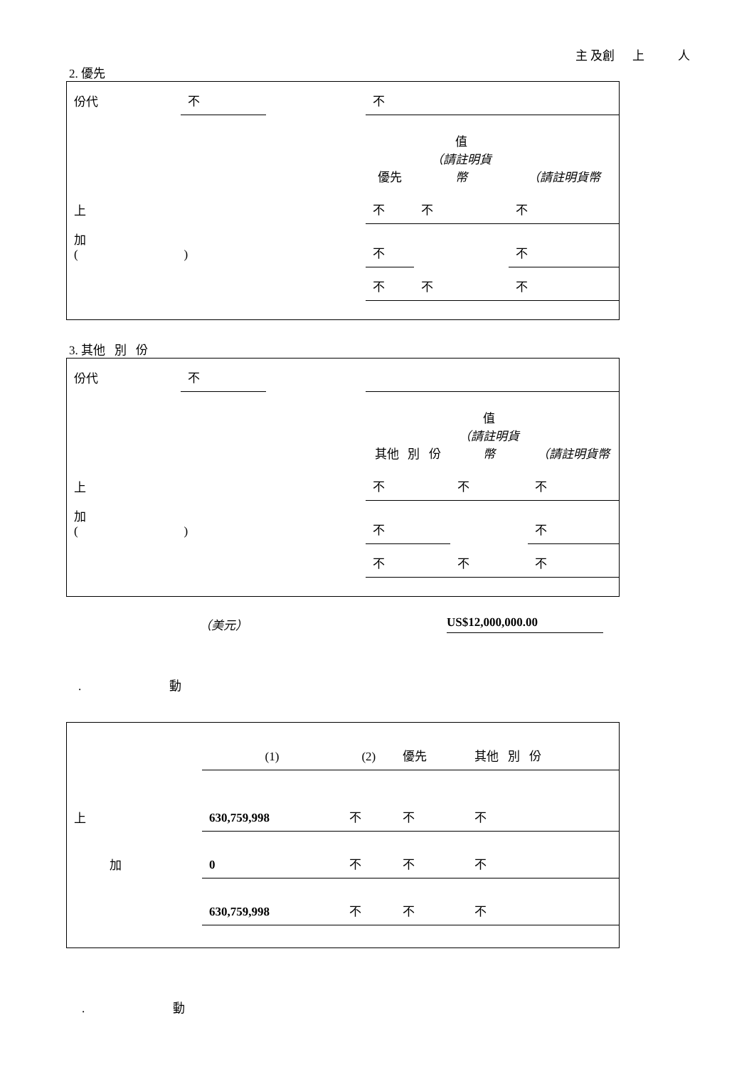主 及創 上 人
2. 優先
| 份代 | 不 | | 不 | | |
| | | | 優先 | 值 （請註明貨 幣 | （請註明貨幣 |
| 上 | | | 不 | 不 | 不 |
| 加 ( ) | | | 不 | | 不 |
| | | | 不 | 不 | 不 |
3. 其他 別 份
| 份代 | 不 | | | | |
| | | | 其他 別 份 | 值 （請註明貨 幣 | （請註明貨幣 |
| 上 | | | 不 | 不 | 不 |
| 加 ( ) | | | 不 | | 不 |
| | | | 不 | 不 | 不 |
（美元） US$12,000,000.00
. 動
| | (1) | (2) | 優先 | 其他 別 份 |
| 上 | 630,759,998 | 不 | 不 | 不 |
| 加 | 0 | 不 | 不 | 不 |
| | 630,759,998 | 不 | 不 | 不 |
. 動